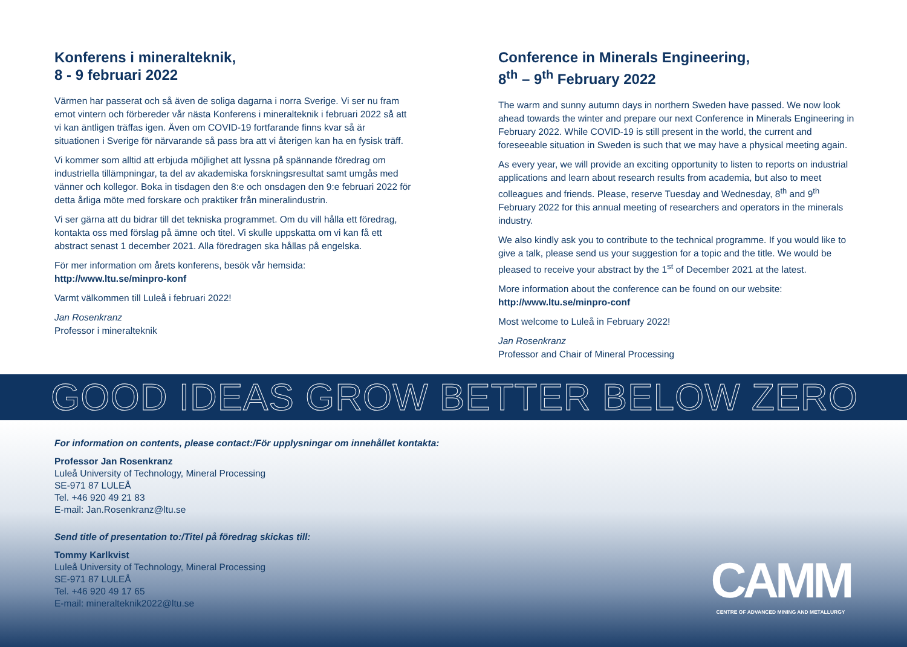Konferens i mineralteknik,
8 - 9 februari 2022
Värmen har passerat och så även de soliga dagarna i norra Sverige. Vi ser nu fram emot vintern och förbereder vår nästa Konferens i mineralteknik i februari 2022 så att vi kan äntligen träffas igen. Även om COVID-19 fortfarande finns kvar så är situationen i Sverige för närvarande så pass bra att vi återigen kan ha en fysisk träff.
Vi kommer som alltid att erbjuda möjlighet att lyssna på spännande föredrag om industriella tillämpningar, ta del av akademiska forskningsresultat samt umgås med vänner och kollegor. Boka in tisdagen den 8:e och onsdagen den 9:e februari 2022 för detta årliga möte med forskare och praktiker från mineralindustrin.
Vi ser gärna att du bidrar till det tekniska programmet. Om du vill hålla ett föredrag, kontakta oss med förslag på ämne och titel. Vi skulle uppskatta om vi kan få ett abstract senast 1 december 2021. Alla föredragen ska hållas på engelska.
För mer information om årets konferens, besök vår hemsida:
http://www.ltu.se/minpro-konf
Varmt välkommen till Luleå i februari 2022!
Jan Rosenkranz
Professor i mineralteknik
Conference in Minerals Engineering,
8<sup>th</sup> – 9<sup>th</sup> February 2022
The warm and sunny autumn days in northern Sweden have passed. We now look ahead towards the winter and prepare our next Conference in Minerals Engineering in February 2022. While COVID-19 is still present in the world, the current and foreseeable situation in Sweden is such that we may have a physical meeting again.
As every year, we will provide an exciting opportunity to listen to reports on industrial applications and learn about research results from academia, but also to meet colleagues and friends. Please, reserve Tuesday and Wednesday, 8<sup>th</sup> and 9<sup>th</sup> February 2022 for this annual meeting of researchers and operators in the minerals industry.
We also kindly ask you to contribute to the technical programme. If you would like to give a talk, please send us your suggestion for a topic and the title. We would be pleased to receive your abstract by the 1<sup>st</sup> of December 2021 at the latest.
More information about the conference can be found on our website:
http://www.ltu.se/minpro-conf
Most welcome to Luleå in February 2022!
Jan Rosenkranz
Professor and Chair of Mineral Processing
GOOD IDEAS GROW BETTER BELOW ZERO
For information on contents, please contact:/För upplysningar om innehållet kontakta:
Professor Jan Rosenkranz
Luleå University of Technology, Mineral Processing
SE-971 87 LULEÅ
Tel. +46 920 49 21 83
E-mail: Jan.Rosenkranz@ltu.se
Send title of presentation to:/Titel på föredrag skickas till:
Tommy Karlkvist
Luleå University of Technology, Mineral Processing
SE-971 87 LULEÅ
Tel. +46 920 49 17 65
E-mail: mineralteknik2022@ltu.se
CAMM
CENTRE OF ADVANCED MINING AND METALLURGY